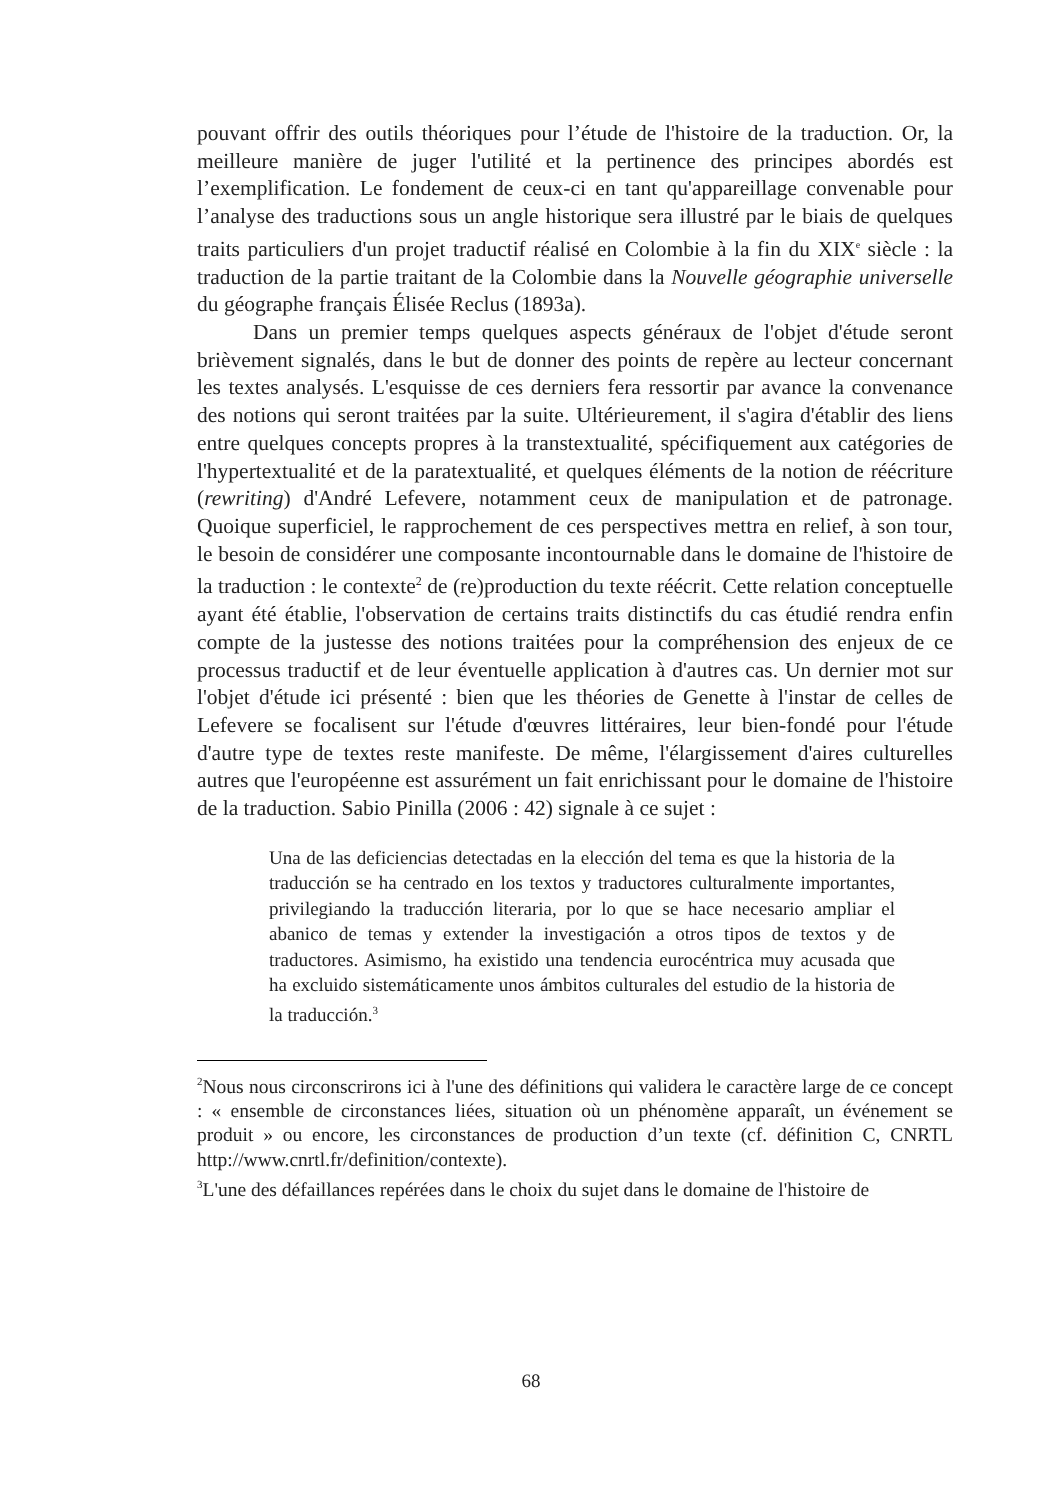pouvant offrir des outils théoriques pour l’étude de l'histoire de la traduction. Or, la meilleure manière de juger l'utilité et la pertinence des principes abordés est l’exemplification. Le fondement de ceux-ci en tant qu'appareillage convenable pour l’analyse des traductions sous un angle historique sera illustré par le biais de quelques traits particuliers d'un projet traductif réalisé en Colombie à la fin du XIX<sup>e</sup> siècle : la traduction de la partie traitant de la Colombie dans la Nouvelle géographie universelle du géographe français Élisée Reclus (1893a).
Dans un premier temps quelques aspects généraux de l'objet d'étude seront brièvement signalés, dans le but de donner des points de repère au lecteur concernant les textes analysés. L'esquisse de ces derniers fera ressortir par avance la convenance des notions qui seront traitées par la suite. Ultérieurement, il s'agira d'établir des liens entre quelques concepts propres à la transtextualité, spécifiquement aux catégories de l'hypertextualité et de la paratextualité, et quelques éléments de la notion de réécriture (rewriting) d'André Lefevere, notamment ceux de manipulation et de patronage. Quoique superficiel, le rapprochement de ces perspectives mettra en relief, à son tour, le besoin de considérer une composante incontournable dans le domaine de l'histoire de la traduction : le contexte<sup>2</sup> de (re)production du texte réécrit. Cette relation conceptuelle ayant été établie, l'observation de certains traits distinctifs du cas étudié rendra enfin compte de la justesse des notions traitées pour la compréhension des enjeux de ce processus traductif et de leur éventuelle application à d'autres cas. Un dernier mot sur l'objet d'étude ici présenté : bien que les théories de Genette à l'instar de celles de Lefevere se focalisent sur l'étude d'œuvres littéraires, leur bien-fondé pour l'étude d'autre type de textes reste manifeste. De même, l'élargissement d'aires culturelles autres que l'européenne est assurément un fait enrichissant pour le domaine de l'histoire de la traduction. Sabio Pinilla (2006 : 42) signale à ce sujet :
Una de las deficiencias detectadas en la elección del tema es que la historia de la traducción se ha centrado en los textos y traductores culturalmente importantes, privilegiando la traducción literaria, por lo que se hace necesario ampliar el abanico de temas y extender la investigación a otros tipos de textos y de traductores. Asimismo, ha existido una tendencia eurocéntrica muy acusada que ha excluido sistemáticamente unos ámbitos culturales del estudio de la historia de la traducción.<sup>3</sup>
<sup>2</sup> Nous nous circonscrirons ici à l'une des définitions qui validera le caractère large de ce concept : « ensemble de circonstances liées, situation où un phénomène apparaît, un événement se produit » ou encore, les circonstances de production d’un texte (cf. définition C, CNRTL http://www.cnrtl.fr/definition/contexte).
<sup>3</sup> L'une des défaillances repérées dans le choix du sujet dans le domaine de l'histoire de
68